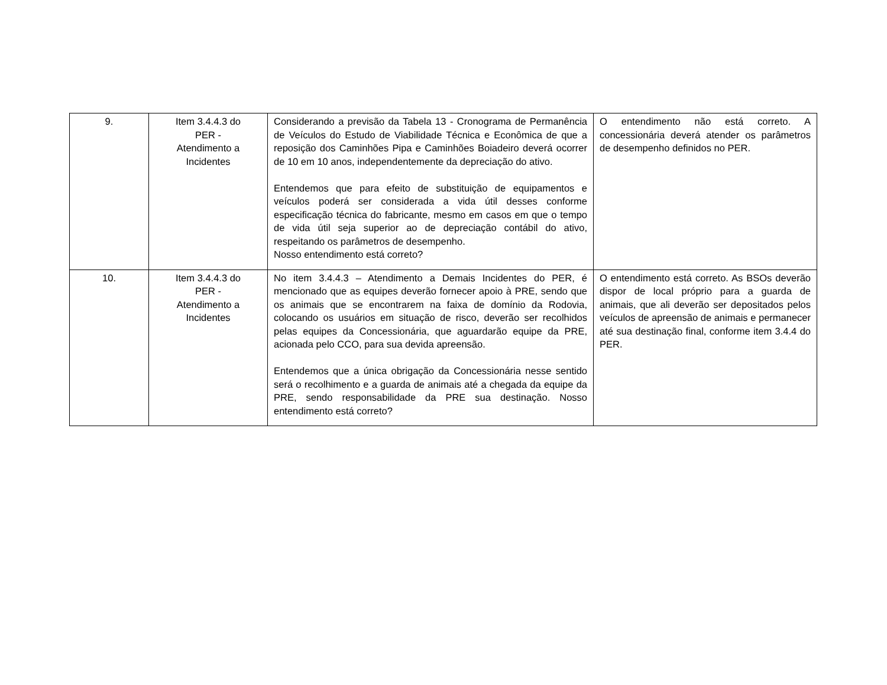| 9. | Item 3.4.4.3 do PER - Atendimento a Incidentes | Considerando a previsão da Tabela 13 - Cronograma de Permanência de Veículos do Estudo de Viabilidade Técnica e Econômica de que a reposição dos Caminhões Pipa e Caminhões Boiadeiro deverá ocorrer de 10 em 10 anos, independentemente da depreciação do ativo. Entendemos que para efeito de substituição de equipamentos e veículos poderá ser considerada a vida útil desses conforme especificação técnica do fabricante, mesmo em casos em que o tempo de vida útil seja superior ao de depreciação contábil do ativo, respeitando os parâmetros de desempenho. Nosso entendimento está correto? | O entendimento não está correto. A concessionária deverá atender os parâmetros de desempenho definidos no PER. |
| 10. | Item 3.4.4.3 do PER - Atendimento a Incidentes | No item 3.4.4.3 – Atendimento a Demais Incidentes do PER, é mencionado que as equipes deverão fornecer apoio à PRE, sendo que os animais que se encontrarem na faixa de domínio da Rodovia, colocando os usuários em situação de risco, deverão ser recolhidos pelas equipes da Concessionária, que aguardarão equipe da PRE, acionada pelo CCO, para sua devida apreensão. Entendemos que a única obrigação da Concessionária nesse sentido será o recolhimento e a guarda de animais até a chegada da equipe da PRE, sendo responsabilidade da PRE sua destinação. Nosso entendimento está correto? | O entendimento está correto. As BSOs deverão dispor de local próprio para a guarda de animais, que ali deverão ser depositados pelos veículos de apreensão de animais e permanecer até sua destinação final, conforme item 3.4.4 do PER. |